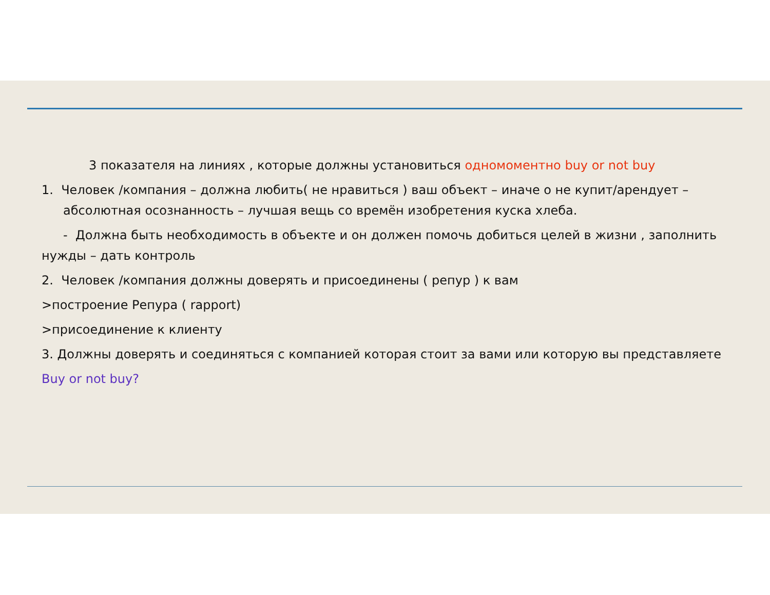3 показателя на линиях , которые должны установиться одномоментно buy or not buy
1. Человек /компания – должна любить( не нравиться ) ваш объект – иначе о не купит/арендует – абсолютная осознанность – лучшая вещь со времён изобретения куска хлеба.
- Должна быть необходимость в объекте и он должен помочь добиться целей в жизни , заполнить нужды – дать контроль
2. Человек /компания должны доверять и присоединены ( репур ) к вам
>построение Репура ( rapport)
>присоединение к клиенту
3. Должны доверять и соединяться с компанией которая стоит за вами или которую вы представляете
Buy or not buy?